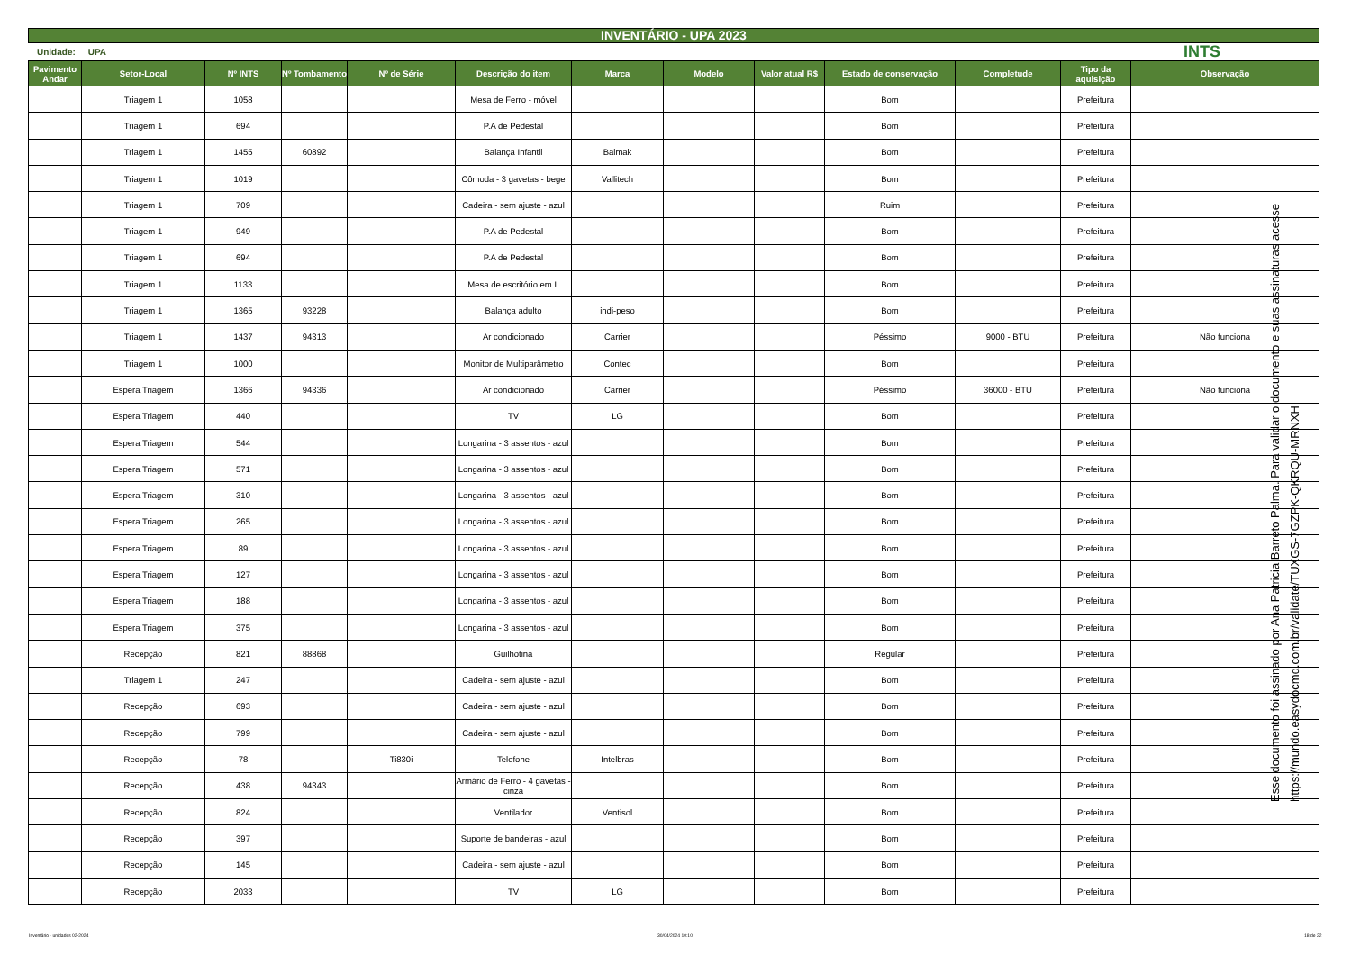INVENTÁRIO - UPA 2023
Unidade: UPA INTS
| Pavimento Andar | Setor-Local | Nº INTS | Nº Tombamento | Nº de Série | Descrição do item | Marca | Modelo | Valor atual R$ | Estado de conservação | Completude | Tipo da aquisição | Observação |
| --- | --- | --- | --- | --- | --- | --- | --- | --- | --- | --- | --- | --- |
| | Triagem 1 | 1058 | | | Mesa de Ferro - móvel | | | | Bom | | Prefeitura | |
| | Triagem 1 | 694 | | | P.A de Pedestal | | | | Bom | | Prefeitura | |
| | Triagem 1 | 1455 | 60892 | | Balança Infantil | Balmak | | | Bom | | Prefeitura | |
| | Triagem 1 | 1019 | | | Cômoda - 3 gavetas - bege | Vallitech | | | Bom | | Prefeitura | |
| | Triagem 1 | 709 | | | Cadeira - sem ajuste - azul | | | | Ruim | | Prefeitura | |
| | Triagem 1 | 949 | | | P.A de Pedestal | | | | Bom | | Prefeitura | |
| | Triagem 1 | 694 | | | P.A de Pedestal | | | | Bom | | Prefeitura | |
| | Triagem 1 | 1133 | | | Mesa de escritório em L | | | | Bom | | Prefeitura | |
| | Triagem 1 | 1365 | 93228 | | Balança adulto | indi-peso | | | Bom | | Prefeitura | |
| | Triagem 1 | 1437 | 94313 | | Ar condicionado | Carrier | | | Péssimo | 9000 - BTU | Prefeitura | Não funciona |
| | Triagem 1 | 1000 | | | Monitor de Multiparâmetro | Contec | | | Bom | | Prefeitura | |
| | Espera Triagem | 1366 | 94336 | | Ar condicionado | Carrier | | | Péssimo | 36000 - BTU | Prefeitura | Não funciona |
| | Espera Triagem | 440 | | | TV | LG | | | Bom | | Prefeitura | |
| | Espera Triagem | 544 | | | Longarina - 3 assentos - azul | | | | Bom | | Prefeitura | |
| | Espera Triagem | 571 | | | Longarina - 3 assentos - azul | | | | Bom | | Prefeitura | |
| | Espera Triagem | 310 | | | Longarina - 3 assentos - azul | | | | Bom | | Prefeitura | |
| | Espera Triagem | 265 | | | Longarina - 3 assentos - azul | | | | Bom | | Prefeitura | |
| | Espera Triagem | 89 | | | Longarina - 3 assentos - azul | | | | Bom | | Prefeitura | |
| | Espera Triagem | 127 | | | Longarina - 3 assentos - azul | | | | Bom | | Prefeitura | |
| | Espera Triagem | 188 | | | Longarina - 3 assentos - azul | | | | Bom | | Prefeitura | |
| | Espera Triagem | 375 | | | Longarina - 3 assentos - azul | | | | Bom | | Prefeitura | |
| | Recepção | 821 | 88868 | | Guilhotina | | | | Regular | | Prefeitura | |
| | Triagem 1 | 247 | | | Cadeira - sem ajuste - azul | | | | Bom | | Prefeitura | |
| | Recepção | 693 | | | Cadeira - sem ajuste - azul | | | | Bom | | Prefeitura | |
| | Recepção | 799 | | | Cadeira - sem ajuste - azul | | | | Bom | | Prefeitura | |
| | Recepção | 78 | | Ti830i | Telefone | Intelbras | | | Bom | | Prefeitura | |
| | Recepção | 438 | 94343 | | Armário de Ferro - 4 gavetas - cinza | | | | Bom | | Prefeitura | |
| | Recepção | 824 | | | Ventilador | Ventisol | | | Bom | | Prefeitura | |
| | Recepção | 397 | | | Suporte de bandeiras - azul | | | | Bom | | Prefeitura | |
| | Recepção | 145 | | | Cadeira - sem ajuste - azul | | | | Bom | | Prefeitura | |
| | Recepção | 2033 | | | TV | LG | | | Bom | | Prefeitura | |
Esse documento foi assinado por Ana Patricia Barreto Palma. Para validar o documento e suas assinaturas acesse https://mundo.easydocmd.com.br/validate/TUXGS-7GZPK-QKRQU-MRNXH
Inventário - unidades 02-2024 30/04/2024 10:10 18 de 22